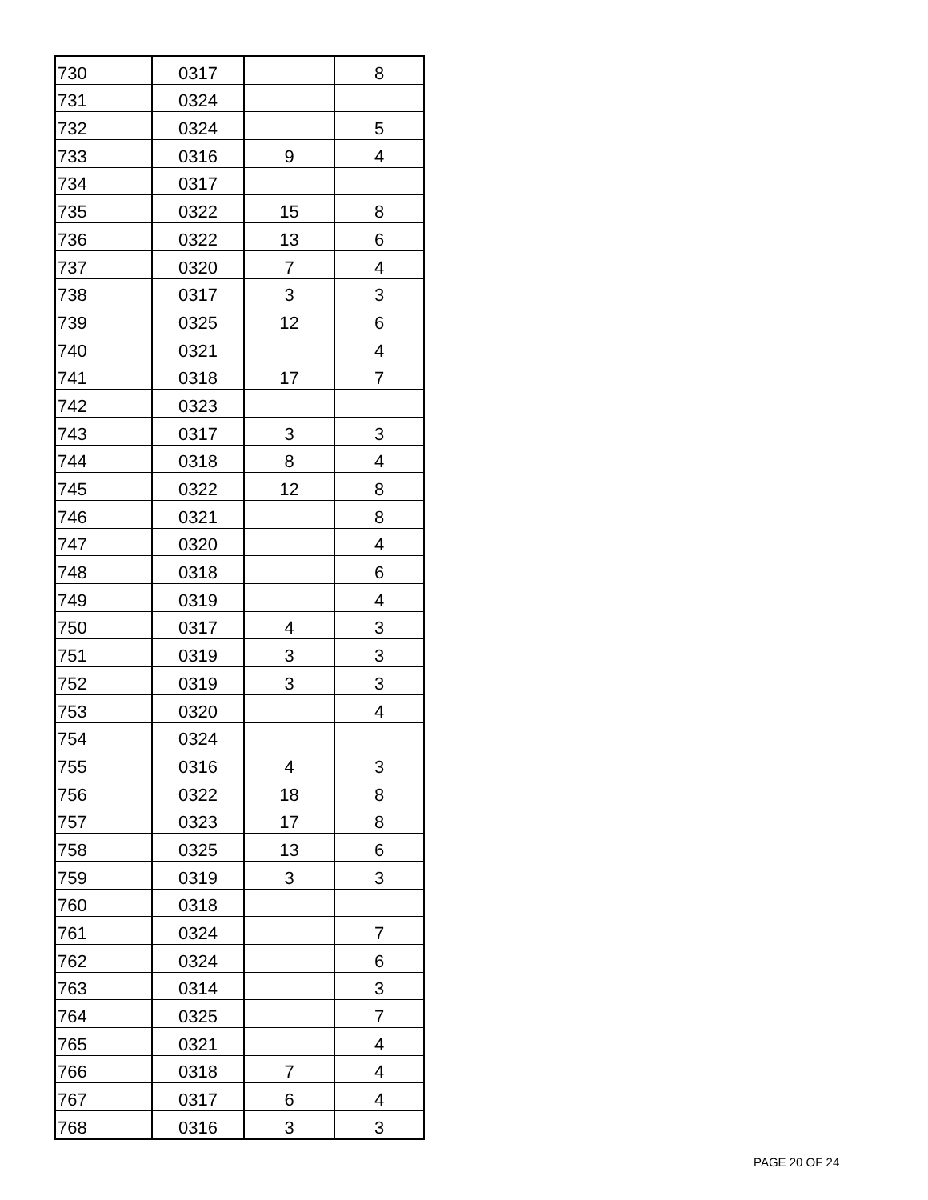| 730 | 0317 | | 8 |
| 731 | 0324 | | |
| 732 | 0324 | | 5 |
| 733 | 0316 | 9 | 4 |
| 734 | 0317 | | |
| 735 | 0322 | 15 | 8 |
| 736 | 0322 | 13 | 6 |
| 737 | 0320 | 7 | 4 |
| 738 | 0317 | 3 | 3 |
| 739 | 0325 | 12 | 6 |
| 740 | 0321 | | 4 |
| 741 | 0318 | 17 | 7 |
| 742 | 0323 | | |
| 743 | 0317 | 3 | 3 |
| 744 | 0318 | 8 | 4 |
| 745 | 0322 | 12 | 8 |
| 746 | 0321 | | 8 |
| 747 | 0320 | | 4 |
| 748 | 0318 | | 6 |
| 749 | 0319 | | 4 |
| 750 | 0317 | 4 | 3 |
| 751 | 0319 | 3 | 3 |
| 752 | 0319 | 3 | 3 |
| 753 | 0320 | | 4 |
| 754 | 0324 | | |
| 755 | 0316 | 4 | 3 |
| 756 | 0322 | 18 | 8 |
| 757 | 0323 | 17 | 8 |
| 758 | 0325 | 13 | 6 |
| 759 | 0319 | 3 | 3 |
| 760 | 0318 | | |
| 761 | 0324 | | 7 |
| 762 | 0324 | | 6 |
| 763 | 0314 | | 3 |
| 764 | 0325 | | 7 |
| 765 | 0321 | | 4 |
| 766 | 0318 | 7 | 4 |
| 767 | 0317 | 6 | 4 |
| 768 | 0316 | 3 | 3 |
PAGE 20 OF 24